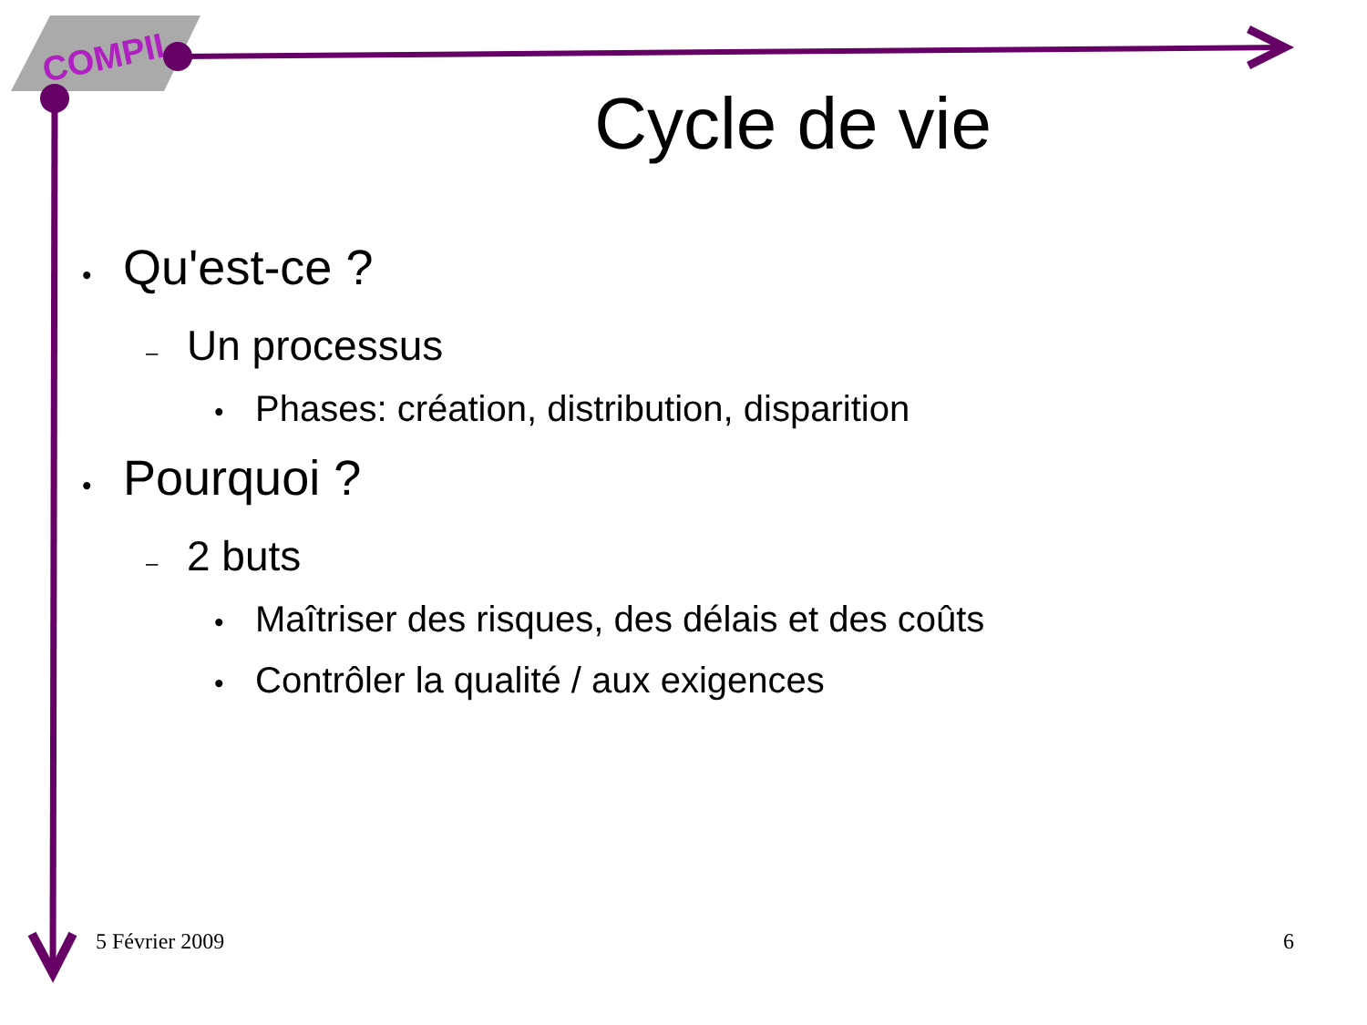COMPIL
Cycle de vie
• Qu'est-ce ?
– Un processus
• Phases: création, distribution, disparition
• Pourquoi ?
– 2 buts
• Maîtriser des risques, des délais et des coûts
• Contrôler la qualité / aux exigences
5 Février 2009 6